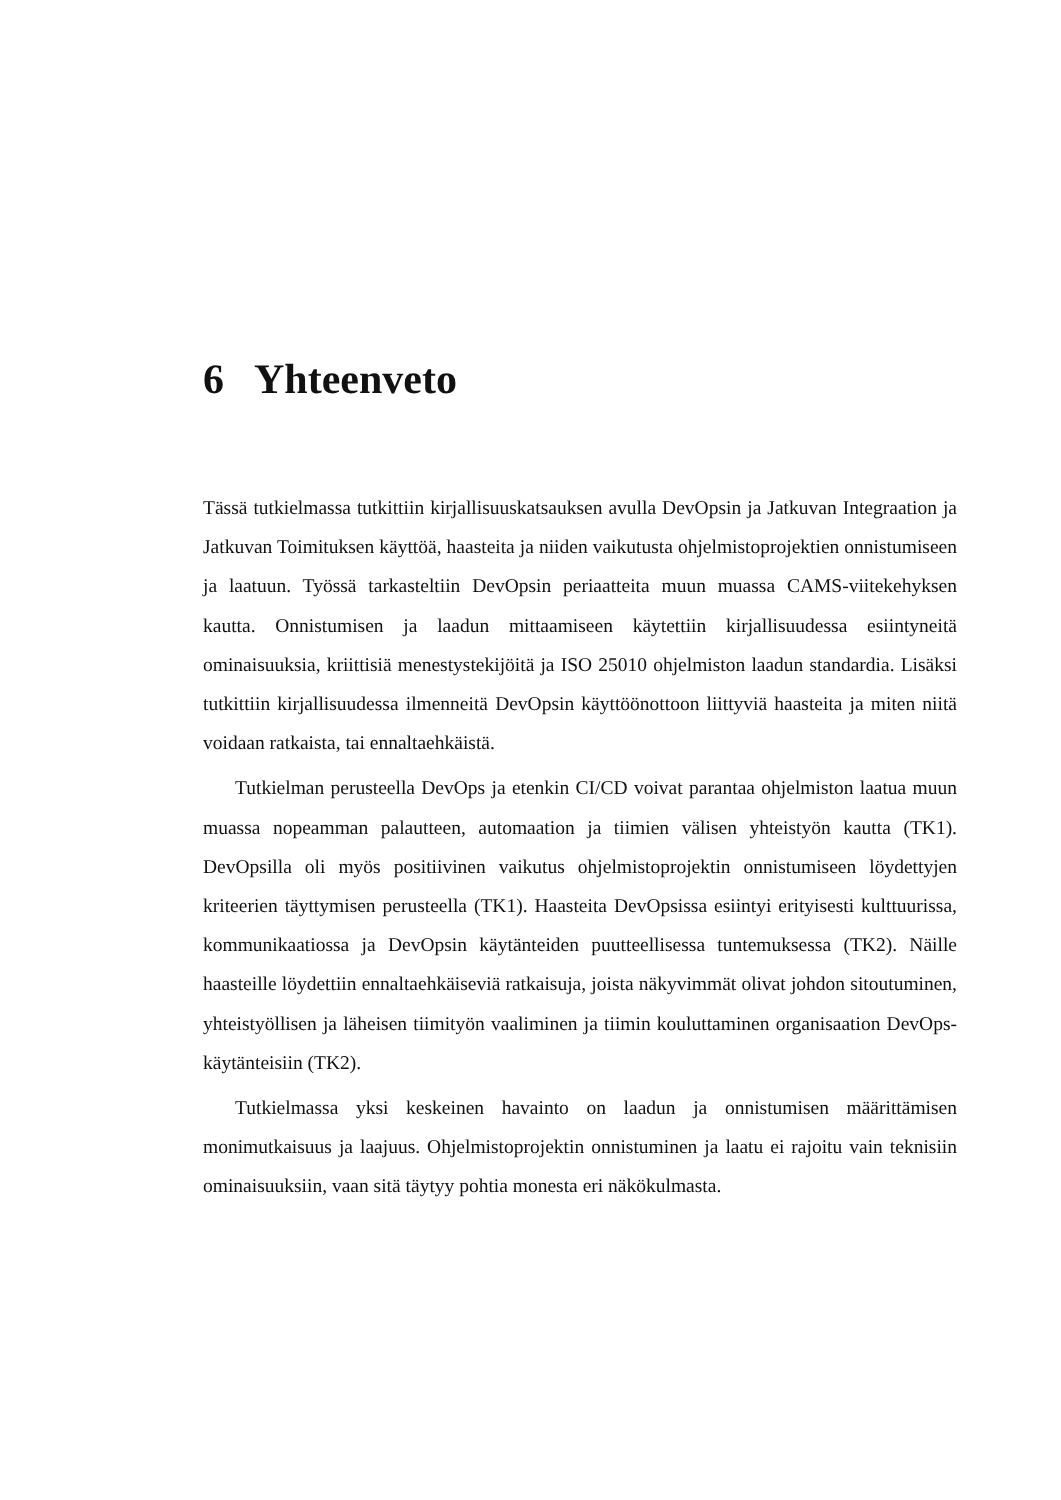6 Yhteenveto
Tässä tutkielmassa tutkittiin kirjallisuuskatsauksen avulla DevOpsin ja Jatkuvan Integraation ja Jatkuvan Toimituksen käyttöä, haasteita ja niiden vaikutusta ohjelmistoprojektien onnistumiseen ja laatuun. Työssä tarkasteltiin DevOpsin periaatteita muun muassa CAMS-viitekehyksen kautta. Onnistumisen ja laadun mittaamiseen käytettiin kirjallisuudessa esiintyneitä ominaisuuksia, kriittisiä menestystekijöitä ja ISO 25010 ohjelmiston laadun standardia. Lisäksi tutkittiin kirjallisuudessa ilmenneitä DevOpsin käyttöönottoon liittyviä haasteita ja miten niitä voidaan ratkaista, tai ennaltaehkäistä.
Tutkielman perusteella DevOps ja etenkin CI/CD voivat parantaa ohjelmiston laatua muun muassa nopeamman palautteen, automaation ja tiimien välisen yhteistyön kautta (TK1). DevOpsilla oli myös positiivinen vaikutus ohjelmistoprojektin onnistumiseen löydettyjen kriteerien täyttymisen perusteella (TK1). Haasteita DevOpsissa esiintyi erityisesti kulttuurissa, kommunikaatiossa ja DevOpsin käytänteiden puutteellisessa tuntemuksessa (TK2). Näille haasteille löydettiin ennaltaehkäiseviä ratkaisuja, joista näkyvimmät olivat johdon sitoutuminen, yhteistyöllisen ja läheisen tiimityön vaaliminen ja tiimin kouluttaminen organisaation DevOps-käytänteisiin (TK2).
Tutkielmassa yksi keskeinen havainto on laadun ja onnistumisen määrittämisen monimutkaisuus ja laajuus. Ohjelmistoprojektin onnistuminen ja laatu ei rajoitu vain teknisiin ominaisuuksiin, vaan sitä täytyy pohtia monesta eri näkökulmasta.